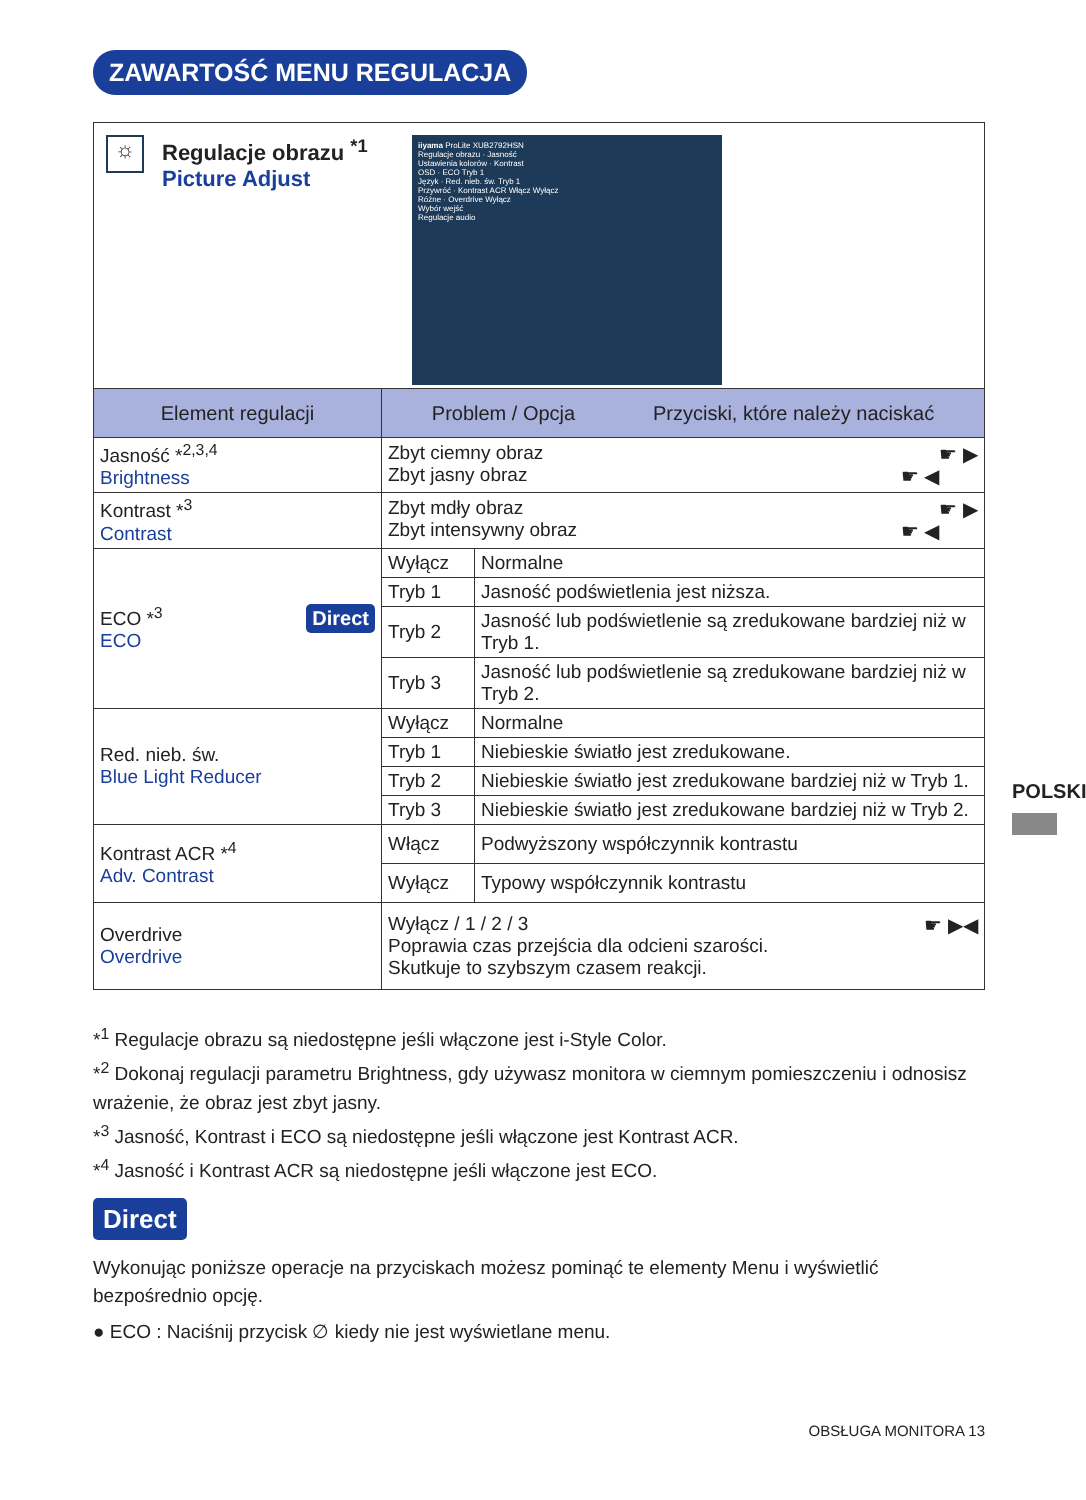ZAWARTOŚĆ MENU REGULACJA
☼
Regulacje obrazu <sup>*1</sup>
Picture Adjust
iiyama ProLite XUB2792HSN
Regulacje obrazu · Jasność
Ustawienia kolorów · Kontrast
OSD · ECO Tryb 1
Język · Red. nieb. św. Tryb 1
Przywróć · Kontrast ACR Włącz Wyłącz
Różne · Overdrive Wyłącz
Wybór wejść
Regulacje audio
| Element regulacji | Problem / Opcja Przyciski, które należy naciskać | |
| --- | --- | --- |
| Jasność *<sup>2,3,4</sup> Brightness | Zbyt ciemny obraz ☛ ▶ Zbyt jasny obraz ☛ ◀ | |
| Kontrast *<sup>3</sup> Contrast | Zbyt mdły obraz ☛ ▶ Zbyt intensywny obraz ☛ ◀ | |
| Direct ECO *<sup>3</sup> ECO | Wyłącz | Normalne |
| | Tryb 1 | Jasność podświetlenia jest niższa. |
| | Tryb 2 | Jasność lub podświetlenie są zredukowane bardziej niż w Tryb 1. |
| | Tryb 3 | Jasność lub podświetlenie są zredukowane bardziej niż w Tryb 2. |
| Red. nieb. św. Blue Light Reducer | Wyłącz | Normalne |
| | Tryb 1 | Niebieskie światło jest zredukowane. |
| | Tryb 2 | Niebieskie światło jest zredukowane bardziej niż w Tryb 1. |
| | Tryb 3 | Niebieskie światło jest zredukowane bardziej niż w Tryb 2. |
| Kontrast ACR *<sup>4</sup> Adv. Contrast | Włącz | Podwyższony współczynnik kontrastu |
| | Wyłącz | Typowy współczynnik kontrastu |
| Overdrive Overdrive | ☛ ▶◀ Wyłącz / 1 / 2 / 3 Poprawia czas przejścia dla odcieni szarości. Skutkuje to szybszym czasem reakcji. | |
*<sup>1</sup> Regulacje obrazu są niedostępne jeśli włączone jest i-Style Color.
*<sup>2</sup> Dokonaj regulacji parametru Brightness, gdy używasz monitora w ciemnym pomieszczeniu i odnosisz wrażenie, że obraz jest zbyt jasny.
*<sup>3</sup> Jasność, Kontrast i ECO są niedostępne jeśli włączone jest Kontrast ACR.
*<sup>4</sup> Jasność i Kontrast ACR są niedostępne jeśli włączone jest ECO.
Direct
Wykonując poniższe operacje na przyciskach możesz pominąć te elementy Menu i wyświetlić bezpośrednio opcję.
● ECO : Naciśnij przycisk ∅ kiedy nie jest wyświetlane menu.
POLSKI
OBSŁUGA MONITORA 13